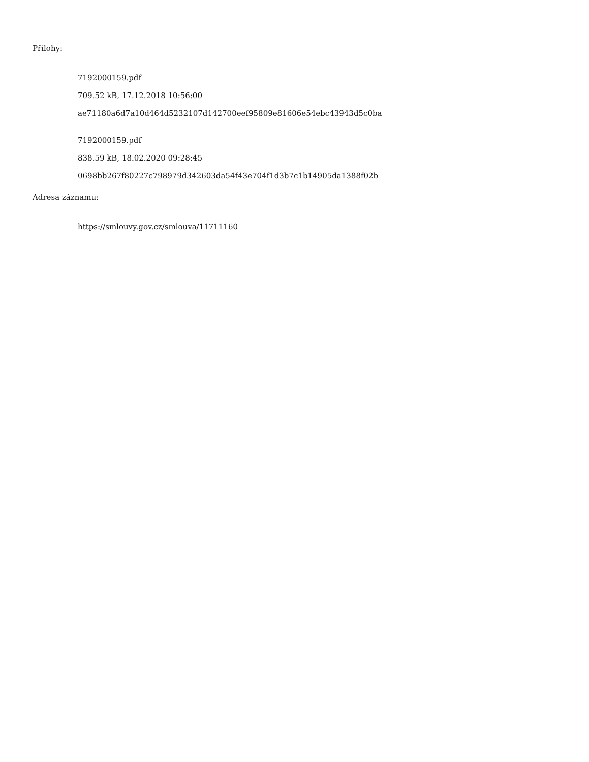Přílohy:
7192000159.pdf
709.52 kB, 17.12.2018 10:56:00
ae71180a6d7a10d464d5232107d142700eef95809e81606e54ebc43943d5c0ba
7192000159.pdf
838.59 kB, 18.02.2020 09:28:45
0698bb267f80227c798979d342603da54f43e704f1d3b7c1b14905da1388f02b
Adresa záznamu:
https://smlouvy.gov.cz/smlouva/11711160